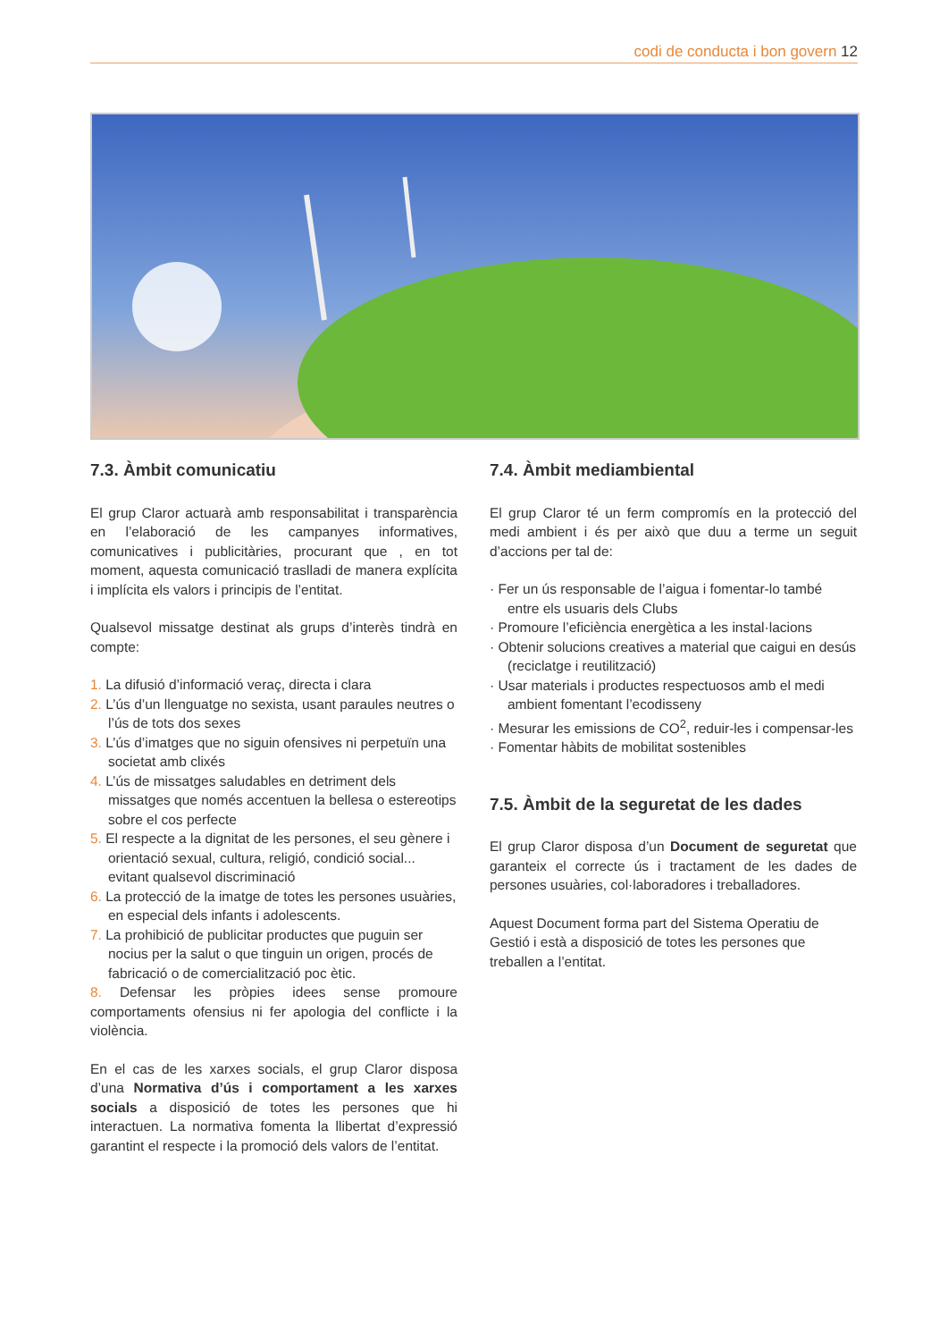codi de conducta i bon govern 12
7.3. Àmbit comunicatiu
El grup Claror actuarà amb responsabilitat i transparència en l’elaboració de les campanyes informatives, comunicatives i publicitàries, procurant que , en tot moment, aquesta comunicació traslladi de manera explícita i implícita els valors i principis de l’entitat.
Qualsevol missatge destinat als grups d’interès tindrà en compte:
1. La difusió d’informació veraç, directa i clara
2. L’ús d’un llenguatge no sexista, usant paraules neutres o l’ús de tots dos sexes
3. L’ús d’imatges que no siguin ofensives ni perpetuïn una societat amb clixés
4. L’ús de missatges saludables en detriment dels missatges que només accentuen la bellesa o estereotips sobre el cos perfecte
5. El respecte a la dignitat de les persones, el seu gènere i orientació sexual, cultura, religió, condició social... evitant qualsevol discriminació
6. La protecció de la imatge de totes les persones usuàries, en especial dels infants i adolescents.
7. La prohibició de publicitar productes que puguin ser nocius per la salut o que tinguin un origen, procés de fabricació o de comercialització poc ètic.
8. Defensar les pròpies idees sense promoure comportaments ofensius ni fer apologia del conflicte i la violència.
En el cas de les xarxes socials, el grup Claror disposa d’una Normativa d’ús i comportament a les xarxes socials a disposició de totes les persones que hi interactuen. La normativa fomenta la llibertat d’expressió garantint el respecte i la promoció dels valors de l’entitat.
7.4. Àmbit mediambiental
El grup Claror té un ferm compromís en la protecció del medi ambient i és per això que duu a terme un seguit d’accions per tal de:
· Fer un ús responsable de l’aigua i fomentar-lo també entre els usuaris dels Clubs
· Promoure l’eficiència energètica a les instal·lacions
· Obtenir solucions creatives a material que caigui en desús (reciclatge i reutilització)
· Usar materials i productes respectuosos amb el medi ambient fomentant l’ecodisseny
· Mesurar les emissions de CO<sup>2</sup>, reduir-les i compensar-les
· Fomentar hàbits de mobilitat sostenibles
7.5. Àmbit de la seguretat de les dades
El grup Claror disposa d’un Document de seguretat que garanteix el correcte ús i tractament de les dades de persones usuàries, col·laboradores i treballadores.
Aquest Document forma part del Sistema Operatiu de Gestió i està a disposició de totes les persones que treballen a l’entitat.